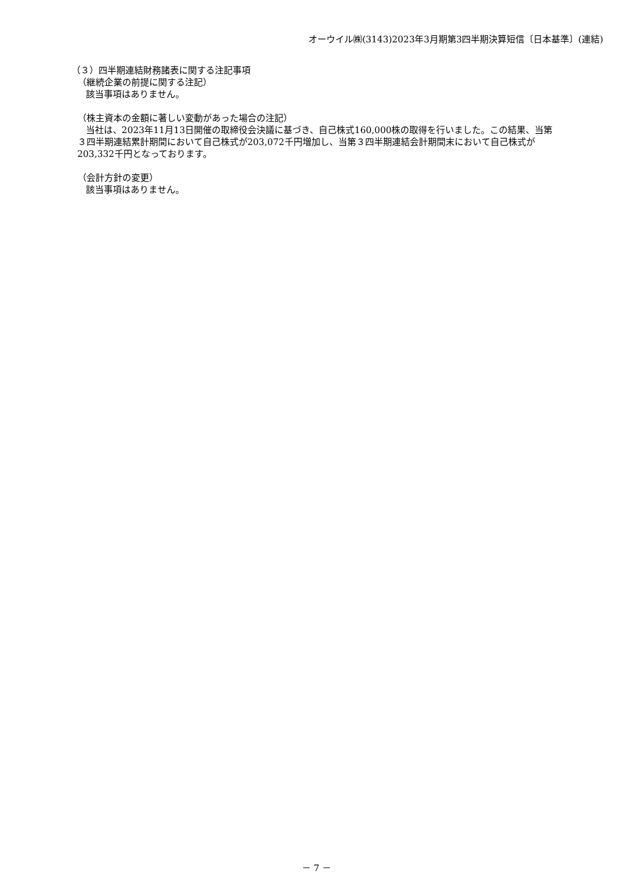オーウイル㈱(3143)2023年3月期第3四半期決算短信〔日本基準〕(連結)
（３）四半期連結財務諸表に関する注記事項
（継続企業の前提に関する注記）
該当事項はありません。
（株主資本の金額に著しい変動があった場合の注記）
当社は、2023年11月13日開催の取締役会決議に基づき、自己株式160,000株の取得を行いました。この結果、当第
３四半期連結累計期間において自己株式が203,072千円増加し、当第３四半期連結会計期間末において自己株式が
203,332千円となっております。
（会計方針の変更）
該当事項はありません。
－ 7 －